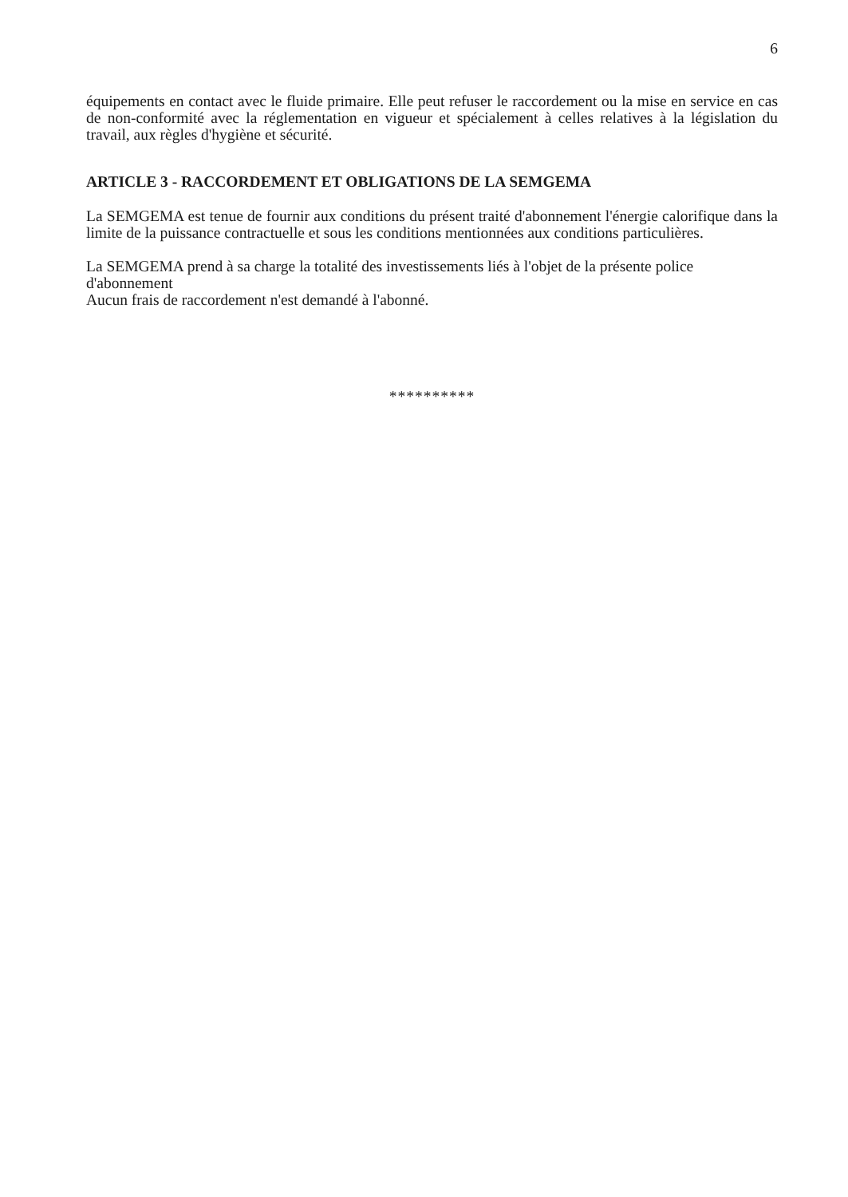6
équipements en contact avec le fluide primaire. Elle peut refuser le raccordement ou la mise en service en cas de non-conformité avec la réglementation en vigueur et spécialement à celles relatives à la législation du travail, aux règles d'hygiène et sécurité.
ARTICLE 3 - RACCORDEMENT ET OBLIGATIONS DE LA SEMGEMA
La SEMGEMA est tenue de fournir aux conditions du présent traité d'abonnement l'énergie calorifique dans la limite de la puissance contractuelle et sous les conditions mentionnées aux conditions particulières.
La SEMGEMA prend à sa charge la totalité des investissements liés à l'objet de la présente police d'abonnement
Aucun frais de raccordement n'est demandé à l'abonné.
**********